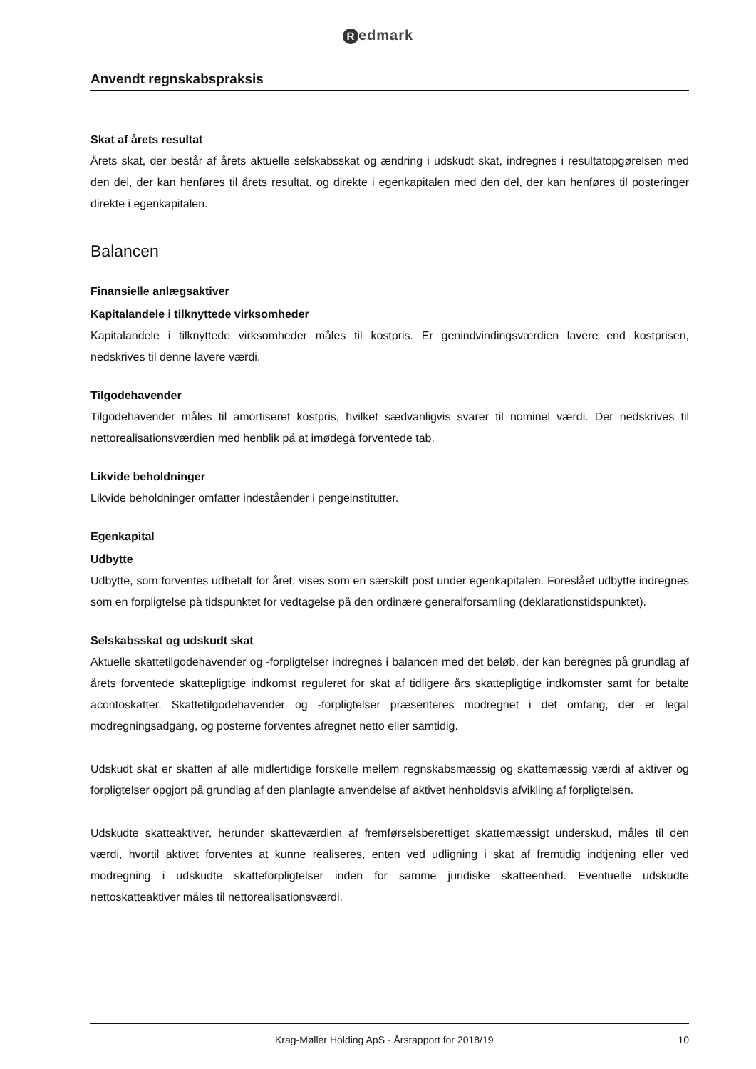Redmark
Anvendt regnskabspraksis
Skat af årets resultat
Årets skat, der består af årets aktuelle selskabsskat og ændring i udskudt skat, indregnes i resultatopgørelsen med den del, der kan henføres til årets resultat, og direkte i egenkapitalen med den del, der kan henføres til posteringer direkte i egenkapitalen.
Balancen
Finansielle anlægsaktiver
Kapitalandele i tilknyttede virksomheder
Kapitalandele i tilknyttede virksomheder måles til kostpris. Er genindvindingsværdien lavere end kostprisen, nedskrives til denne lavere værdi.
Tilgodehavender
Tilgodehavender måles til amortiseret kostpris, hvilket sædvanligvis svarer til nominel værdi. Der nedskrives til nettorealisationsværdien med henblik på at imødegå forventede tab.
Likvide beholdninger
Likvide beholdninger omfatter indeståender i pengeinstitutter.
Egenkapital
Udbytte
Udbytte, som forventes udbetalt for året, vises som en særskilt post under egenkapitalen. Foreslået udbytte indregnes som en forpligtelse på tidspunktet for vedtagelse på den ordinære generalforsamling (deklarationstidspunktet).
Selskabsskat og udskudt skat
Aktuelle skattetilgodehavender og -forpligtelser indregnes i balancen med det beløb, der kan beregnes på grundlag af årets forventede skattepligtige indkomst reguleret for skat af tidligere års skattepligtige indkomster samt for betalte acontoskatter. Skattetilgodehavender og -forpligtelser præsenteres modregnet i det omfang, der er legal modregningsadgang, og posterne forventes afregnet netto eller samtidig.
Udskudt skat er skatten af alle midlertidige forskelle mellem regnskabsmæssig og skattemæssig værdi af aktiver og forpligtelser opgjort på grundlag af den planlagte anvendelse af aktivet henholdsvis afvikling af forpligtelsen.
Udskudte skatteaktiver, herunder skatteværdien af fremførselsberettiget skattemæssigt underskud, måles til den værdi, hvortil aktivet forventes at kunne realiseres, enten ved udligning i skat af fremtidig indtjening eller ved modregning i udskudte skatteforpligtelser inden for samme juridiske skatteenhed. Eventuelle udskudte nettoskatteaktiver måles til nettorealisationsværdi.
Krag-Møller Holding ApS · Årsrapport for 2018/19
10